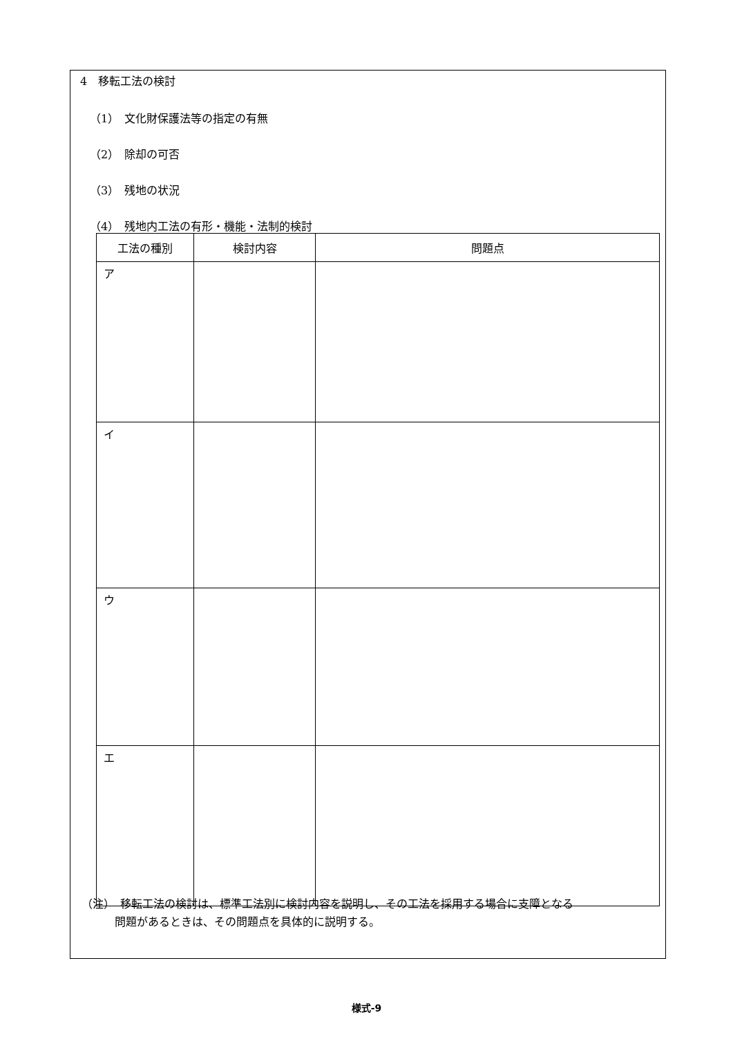4　移転工法の検討
（1）　文化財保護法等の指定の有無
（2）　除却の可否
（3）　残地の状況
（4）　残地内工法の有形・機能・法制的検討
| 工法の種別 | 検討内容 | 問題点 |
| --- | --- | --- |
| ア | | |
| イ | | |
| ウ | | |
| エ | | |
（注）　移転工法の検討は、標準工法別に検討内容を説明し、その工法を採用する場合に支障となる
　　　問題があるときは、その問題点を具体的に説明する。
様式-9